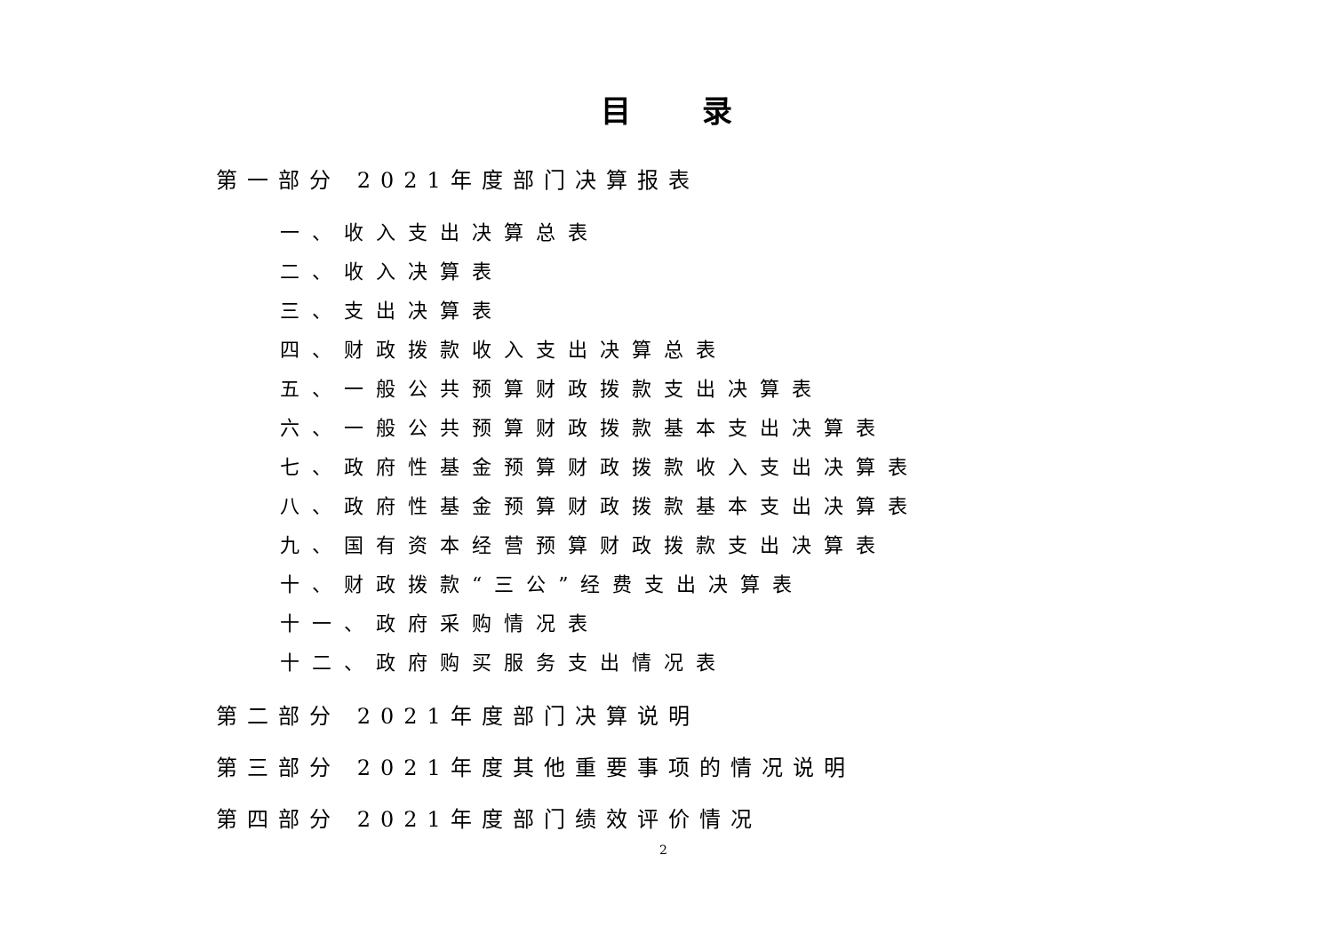目录
第一部分 2021年度部门决算报表
一、收入支出决算总表
二、收入决算表
三、支出决算表
四、财政拨款收入支出决算总表
五、一般公共预算财政拨款支出决算表
六、一般公共预算财政拨款基本支出决算表
七、政府性基金预算财政拨款收入支出决算表
八、政府性基金预算财政拨款基本支出决算表
九、国有资本经营预算财政拨款支出决算表
十、财政拨款“三公”经费支出决算表
十一、政府采购情况表
十二、政府购买服务支出情况表
第二部分 2021年度部门决算说明
第三部分 2021年度其他重要事项的情况说明
第四部分 2021年度部门绩效评价情况
2